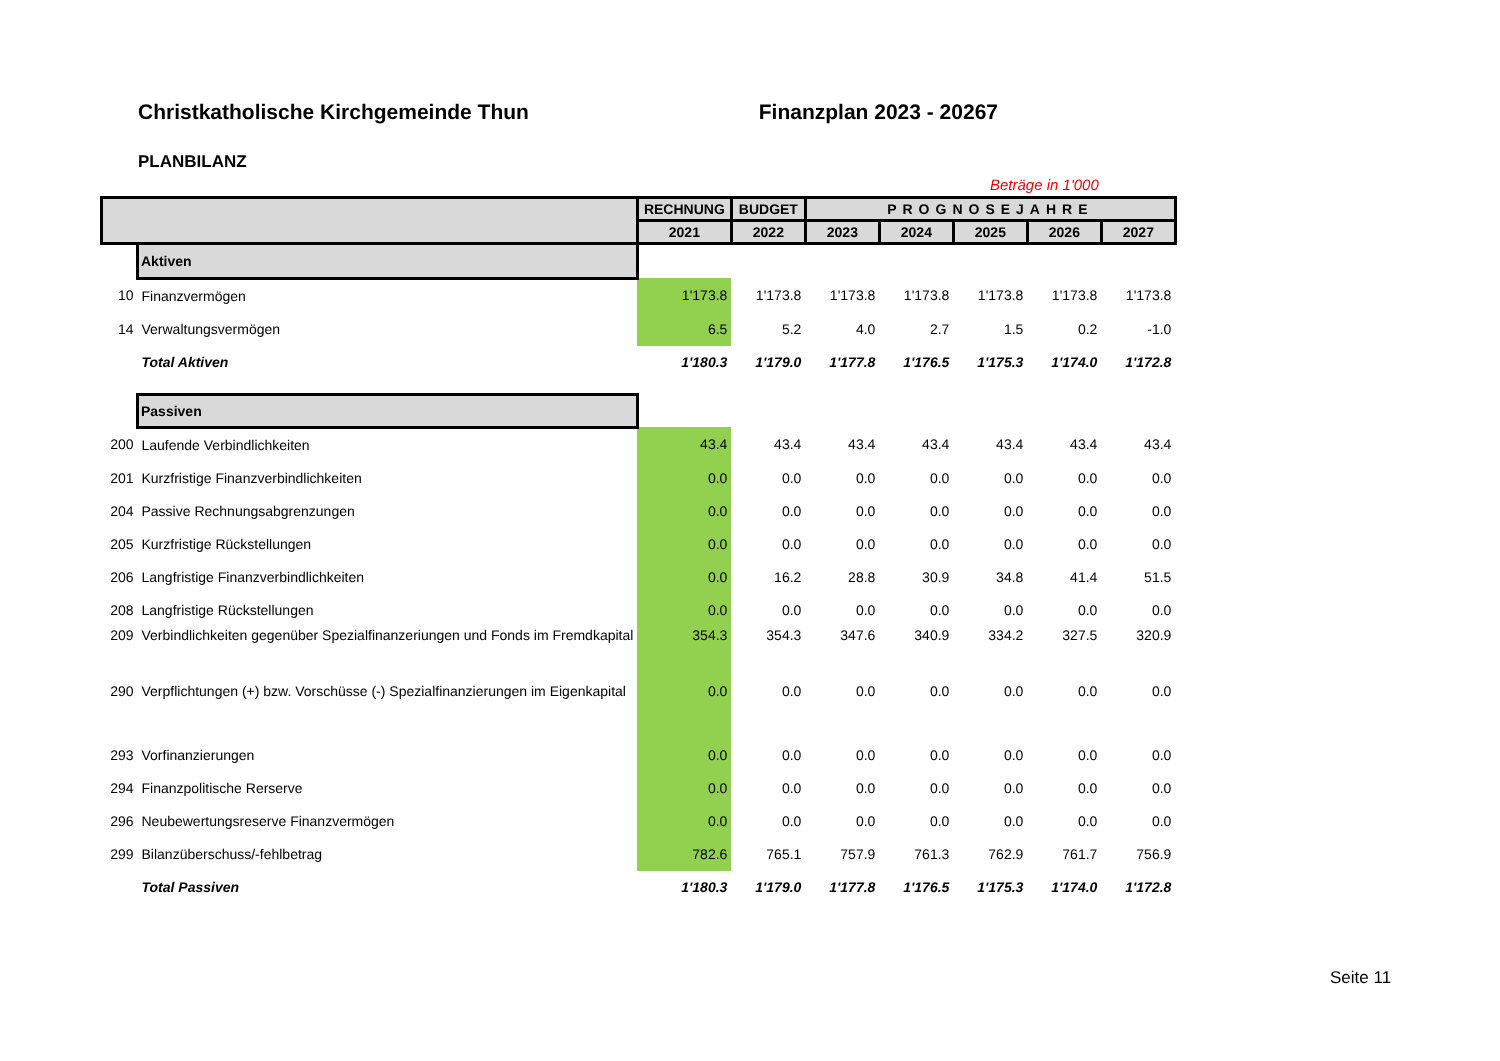Christkatholische Kirchgemeinde Thun Finanzplan 2023 - 20267
PLANBILANZ
Beträge in 1'000
| | | RECHNUNG | BUDGET | PROGNOSEJAHRE | | | | |
| --- | --- | --- | --- | --- | --- | --- | --- | --- |
| | | 2021 | 2022 | 2023 | 2024 | 2025 | 2026 | 2027 |
| | Aktiven | | | | | | | |
| 10 | Finanzvermögen | 1'173.8 | 1'173.8 | 1'173.8 | 1'173.8 | 1'173.8 | 1'173.8 | 1'173.8 |
| 14 | Verwaltungsvermögen | 6.5 | 5.2 | 4.0 | 2.7 | 1.5 | 0.2 | -1.0 |
| | Total Aktiven | 1'180.3 | 1'179.0 | 1'177.8 | 1'176.5 | 1'175.3 | 1'174.0 | 1'172.8 |
| | Passiven | | | | | | | |
| 200 | Laufende Verbindlichkeiten | 43.4 | 43.4 | 43.4 | 43.4 | 43.4 | 43.4 | 43.4 |
| 201 | Kurzfristige Finanzverbindlichkeiten | 0.0 | 0.0 | 0.0 | 0.0 | 0.0 | 0.0 | 0.0 |
| 204 | Passive Rechnungsabgrenzungen | 0.0 | 0.0 | 0.0 | 0.0 | 0.0 | 0.0 | 0.0 |
| 205 | Kurzfristige Rückstellungen | 0.0 | 0.0 | 0.0 | 0.0 | 0.0 | 0.0 | 0.0 |
| 206 | Langfristige Finanzverbindlichkeiten | 0.0 | 16.2 | 28.8 | 30.9 | 34.8 | 41.4 | 51.5 |
| 208 | Langfristige Rückstellungen | 0.0 | 0.0 | 0.0 | 0.0 | 0.0 | 0.0 | 0.0 |
| 209 | Verbindlichkeiten gegenüber Spezialfinanzeriungen und Fonds im Fremdkapital | 354.3 | 354.3 | 347.6 | 340.9 | 334.2 | 327.5 | 320.9 |
| 290 | Verpflichtungen (+) bzw. Vorschüsse (-) Spezialfinanzierungen im Eigenkapital | 0.0 | 0.0 | 0.0 | 0.0 | 0.0 | 0.0 | 0.0 |
| 293 | Vorfinanzierungen | 0.0 | 0.0 | 0.0 | 0.0 | 0.0 | 0.0 | 0.0 |
| 294 | Finanzpolitische Rerserve | 0.0 | 0.0 | 0.0 | 0.0 | 0.0 | 0.0 | 0.0 |
| 296 | Neubewertungsreserve Finanzvermögen | 0.0 | 0.0 | 0.0 | 0.0 | 0.0 | 0.0 | 0.0 |
| 299 | Bilanzüberschuss/-fehlbetrag | 782.6 | 765.1 | 757.9 | 761.3 | 762.9 | 761.7 | 756.9 |
| | Total Passiven | 1'180.3 | 1'179.0 | 1'177.8 | 1'176.5 | 1'175.3 | 1'174.0 | 1'172.8 |
Seite 11